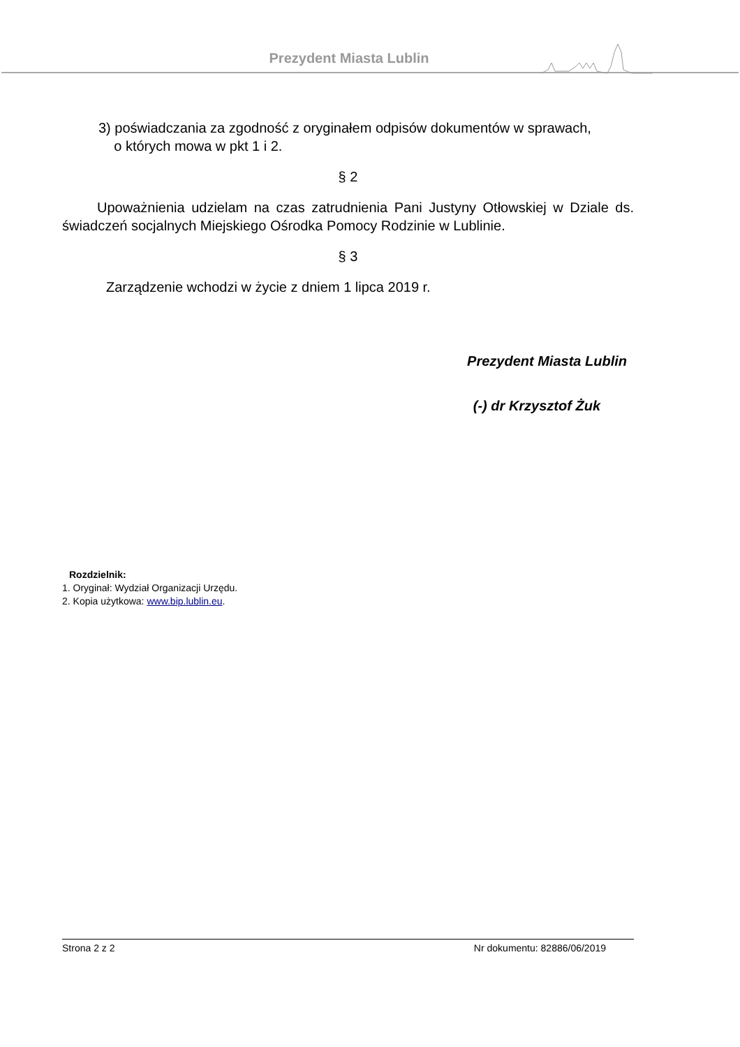Prezydent Miasta Lublin
3) poświadczania za zgodność z oryginałem odpisów dokumentów w sprawach,
o których mowa w pkt 1 i 2.
§ 2
Upoważnienia udzielam na czas zatrudnienia Pani Justyny Otłowskiej w Dziale ds. świadczeń socjalnych Miejskiego Ośrodka Pomocy Rodzinie w Lublinie.
§ 3
Zarządzenie wchodzi w życie z dniem 1 lipca 2019 r.
Prezydent Miasta Lublin
(-) dr Krzysztof Żuk
Rozdzielnik:
1. Oryginał: Wydział Organizacji Urzędu.
2. Kopia użytkowa: www.bip.lublin.eu.
Strona 2 z 2 Nr dokumentu: 82886/06/2019